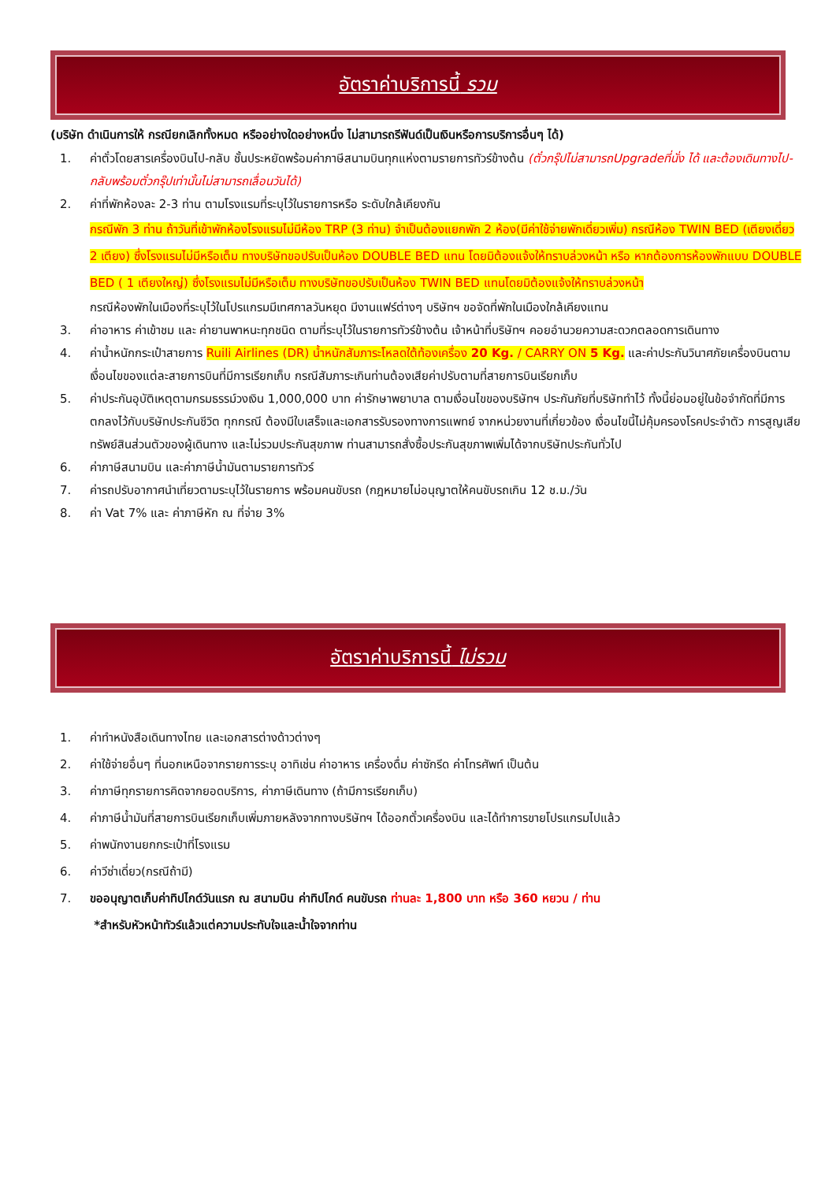อัตราค่าบริการนี้ รวม
(บริษัท ดำเนินการให้ กรณียกเลิกทั้งหมด หรืออย่างใดอย่างหนึ่ง ไม่สามารถรีฟันด์เป็นเงินหรือการบริการอื่นๆ ได้)
1. ค่าตั๋วโดยสารเครื่องบินไป-กลับ ชั้นประหยัดพร้อมค่าภาษีสนามบินทุกแห่งตามรายการทัวร์ข้างต้น (ตั๋วกรุ๊ปไม่สามารถUpgradeที่นั่ง ได้ และต้องเดินทางไป-กลับพร้อมตั๋วกรุ๊ปเท่านั้นไม่สามารถเลื่อนวันได้)
2. ค่าที่พักห้องละ 2-3 ท่าน ตามโรงแรมที่ระบุไว้ในรายการหรือ ระดับใกล้เคียงกัน
กรณีพัก 3 ท่าน ถ้าวันที่เข้าพักห้องโรงแรมไม่มีห้อง TRP (3 ท่าน) จำเป็นต้องแยกพัก 2 ห้อง(มีค่าใช้จ่ายพักเดี่ยวเพิ่ม) กรณีห้อง TWIN BED (เตียงเดี่ยว 2 เตียง) ซึ่งโรงแรมไม่มีหรือเต็ม ทางบริษัทขอปรับเป็นห้อง DOUBLE BED แทน โดยมิต้องแจ้งให้ทราบล่วงหน้า หรือ หากต้องการห้องพักแบบ DOUBLE BED ( 1 เตียงใหญ่) ซึ่งโรงแรมไม่มีหรือเต็ม ทางบริษัทขอปรับเป็นห้อง TWIN BED แทนโดยมิต้องแจ้งให้ทราบล่วงหน้า
กรณีห้องพักในเมืองที่ระบุไว้ในโปรแกรมมีเทศกาลวันหยุด มีงานแฟร์ต่างๆ บริษัทฯ ขอจัดที่พักในเมืองใกล้เคียงแทน
3. ค่าอาหาร ค่าเข้าชม และ ค่ายานพาหนะทุกชนิด ตามที่ระบุไว้ในรายการทัวร์ข้างต้น เจ้าหน้าที่บริษัทฯ คอยอำนวยความสะดวกตลอดการเดินทาง
4. ค่าน้ำหนักกระเป๋าสายการ Ruili Airlines (DR) น้ำหนักสัมภาระโหลดใต้ท้องเครื่อง 20 Kg. / CARRY ON 5 Kg. และค่าประกันวินาศภัยเครื่องบินตามเงื่อนไขของแต่ละสายการบินที่มีการเรียกเก็บ กรณีสัมภาระเกินท่านต้องเสียค่าปรับตามที่สายการบินเรียกเก็บ
5. ค่าประกันอุบัติเหตุตามกรมธรรม์วงเงิน 1,000,000 บาท ค่ารักษาพยาบาล ตามเงื่อนไขของบริษัทฯ ประกันภัยที่บริษัททำไว้ ทั้งนี้ย่อมอยู่ในข้อจำกัดที่มีการตกลงไว้กับบริษัทประกันชีวิต ทุกกรณี ต้องมีใบเสร็จและเอกสารรับรองทางการแพทย์ จากหน่วยงานที่เกี่ยวข้อง เงื่อนไขนี้ไม่คุ้มครองโรคประจำตัว การสูญเสียทรัพย์สินส่วนตัวของผู้เดินทาง และไม่รวมประกันสุขภาพ ท่านสามารถสั่งซื้อประกันสุขภาพเพิ่มได้จากบริษัทประกันทั่วไป
6. ค่าภาษีสนามบิน และค่าภาษีน้ำมันตามรายการทัวร์
7. ค่ารถปรับอากาศนำเที่ยวตามระบุไว้ในรายการ พร้อมคนขับรถ (กฎหมายไม่อนุญาตให้คนขับรถเกิน 12 ช.ม./วัน
8. ค่า Vat 7% และ ค่าภาษีหัก ณ ที่จ่าย 3%
อัตราค่าบริการนี้ ไม่รวม
1. ค่าทำหนังสือเดินทางไทย และเอกสารต่างด้าวต่างๆ
2. ค่าใช้จ่ายอื่นๆ ที่นอกเหนือจากรายการระบุ อาทิเช่น ค่าอาหาร เครื่องดื่ม ค่าซักรีด ค่าโทรศัพท์ เป็นต้น
3. ค่าภาษีทุกรายการคิดจากยอดบริการ, ค่าภาษีเดินทาง (ถ้ามีการเรียกเก็บ)
4. ค่าภาษีน้ำมันที่สายการบินเรียกเก็บเพิ่มภายหลังจากทางบริษัทฯ ได้ออกตั๋วเครื่องบิน และได้ทำการขายโปรแกรมไปแล้ว
5. ค่าพนักงานยกกระเป๋าที่โรงแรม
6. ค่าวีซ่าเดี่ยว(กรณีถ้ามี)
7. ขออนุญาตเก็บค่าทิปไกด์วันแรก ณ สนามบิน ค่าทิปไกด์ คนขับรถ ท่านละ 1,800 บาท หรือ 360 หยวน / ท่าน
*สำหรับหัวหน้าทัวร์แล้วแต่ความประทับใจและน้ำใจจากท่าน